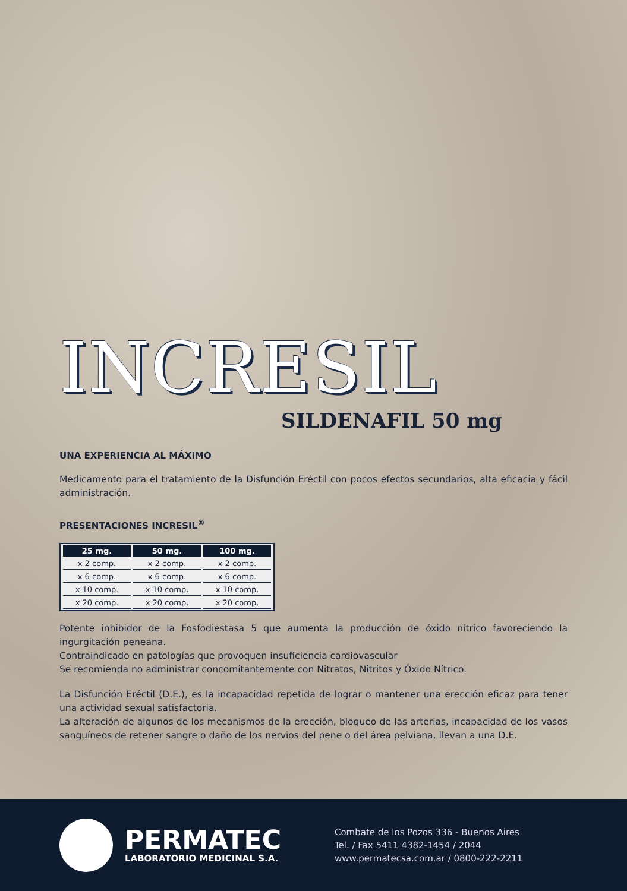INCRESIL
SILDENAFIL 50 mg
UNA EXPERIENCIA AL MÁXIMO
Medicamento para el tratamiento de la Disfunción Eréctil con pocos efectos secundarios, alta eficacia y fácil administración.
PRESENTACIONES INCRESIL<sup>®</sup>
| 25 mg. | 50 mg. | 100 mg. |
| --- | --- | --- |
| x 2 comp. | x 2 comp. | x 2 comp. |
| x 6 comp. | x 6 comp. | x 6 comp. |
| x 10 comp. | x 10 comp. | x 10 comp. |
| x 20 comp. | x 20 comp. | x 20 comp. |
Potente inhibidor de la Fosfodiestasa 5 que aumenta la producción de óxido nítrico favoreciendo la ingurgitación peneana.
Contraindicado en patologías que provoquen insuficiencia cardiovascular
Se recomienda no administrar concomitantemente con Nitratos, Nitritos y Óxido Nítrico.
La Disfunción Eréctil (D.E.), es la incapacidad repetida de lograr o mantener una erección eficaz para tener una actividad sexual satisfactoria.
La alteración de algunos de los mecanismos de la erección, bloqueo de las arterias, incapacidad de los vasos sanguíneos de retener sangre o daño de los nervios del pene o del área pelviana, llevan a una D.E.
PERMATEC
LABORATORIO MEDICINAL S.A.
Combate de los Pozos 336 - Buenos Aires
Tel. / Fax 5411 4382-1454 / 2044
www.permatecsa.com.ar / 0800-222-2211